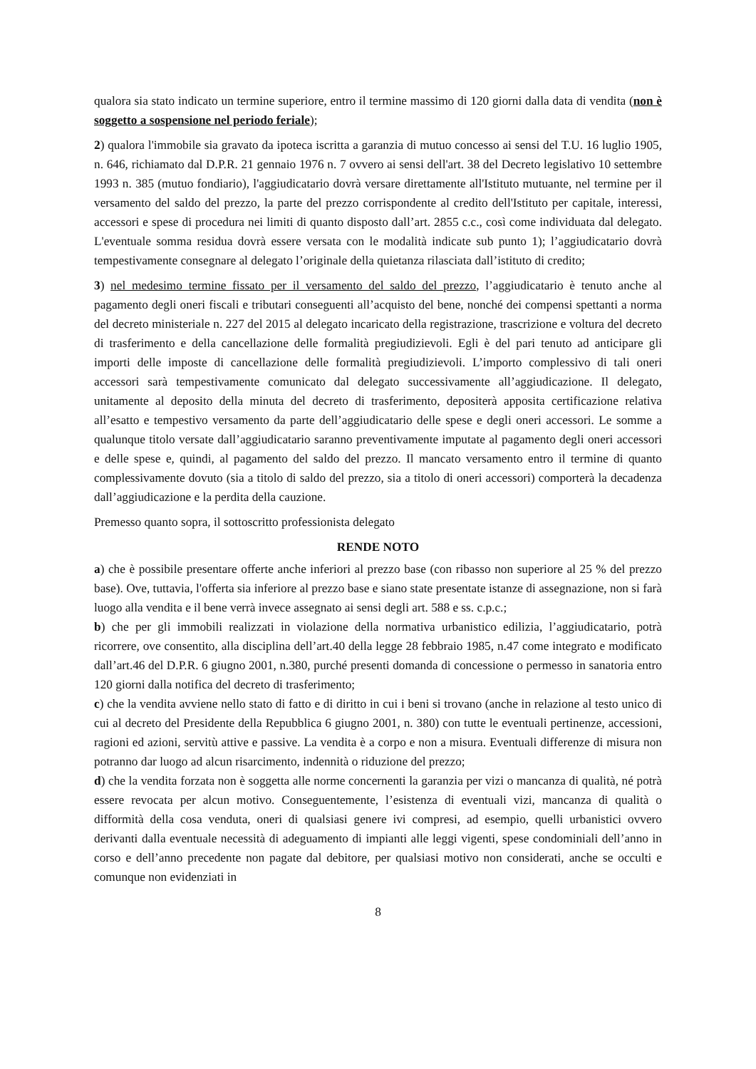qualora sia stato indicato un termine superiore, entro il termine massimo di 120 giorni dalla data di vendita (non è soggetto a sospensione nel periodo feriale);
2) qualora l'immobile sia gravato da ipoteca iscritta a garanzia di mutuo concesso ai sensi del T.U. 16 luglio 1905, n. 646, richiamato dal D.P.R. 21 gennaio 1976 n. 7 ovvero ai sensi dell'art. 38 del Decreto legislativo 10 settembre 1993 n. 385 (mutuo fondiario), l'aggiudicatario dovrà versare direttamente all'Istituto mutuante, nel termine per il versamento del saldo del prezzo, la parte del prezzo corrispondente al credito dell'Istituto per capitale, interessi, accessori e spese di procedura nei limiti di quanto disposto dall’art. 2855 c.c., così come individuata dal delegato. L'eventuale somma residua dovrà essere versata con le modalità indicate sub punto 1); l’aggiudicatario dovrà tempestivamente consegnare al delegato l’originale della quietanza rilasciata dall’istituto di credito;
3) nel medesimo termine fissato per il versamento del saldo del prezzo, l’aggiudicatario è tenuto anche al pagamento degli oneri fiscali e tributari conseguenti all’acquisto del bene, nonché dei compensi spettanti a norma del decreto ministeriale n. 227 del 2015 al delegato incaricato della registrazione, trascrizione e voltura del decreto di trasferimento e della cancellazione delle formalità pregiudizievoli. Egli è del pari tenuto ad anticipare gli importi delle imposte di cancellazione delle formalità pregiudizievoli. L’importo complessivo di tali oneri accessori sarà tempestivamente comunicato dal delegato successivamente all’aggiudicazione. Il delegato, unitamente al deposito della minuta del decreto di trasferimento, depositerà apposita certificazione relativa all’esatto e tempestivo versamento da parte dell’aggiudicatario delle spese e degli oneri accessori. Le somme a qualunque titolo versate dall’aggiudicatario saranno preventivamente imputate al pagamento degli oneri accessori e delle spese e, quindi, al pagamento del saldo del prezzo. Il mancato versamento entro il termine di quanto complessivamente dovuto (sia a titolo di saldo del prezzo, sia a titolo di oneri accessori) comporterà la decadenza dall’aggiudicazione e la perdita della cauzione.
Premesso quanto sopra, il sottoscritto professionista delegato
RENDE NOTO
a) che è possibile presentare offerte anche inferiori al prezzo base (con ribasso non superiore al 25 % del prezzo base). Ove, tuttavia, l'offerta sia inferiore al prezzo base e siano state presentate istanze di assegnazione, non si farà luogo alla vendita e il bene verrà invece assegnato ai sensi degli art. 588 e ss. c.p.c.;
b) che per gli immobili realizzati in violazione della normativa urbanistico edilizia, l’aggiudicatario, potrà ricorrere, ove consentito, alla disciplina dell’art.40 della legge 28 febbraio 1985, n.47 come integrato e modificato dall’art.46 del D.P.R. 6 giugno 2001, n.380, purché presenti domanda di concessione o permesso in sanatoria entro 120 giorni dalla notifica del decreto di trasferimento;
c) che la vendita avviene nello stato di fatto e di diritto in cui i beni si trovano (anche in relazione al testo unico di cui al decreto del Presidente della Repubblica 6 giugno 2001, n. 380) con tutte le eventuali pertinenze, accessioni, ragioni ed azioni, servitù attive e passive. La vendita è a corpo e non a misura. Eventuali differenze di misura non potranno dar luogo ad alcun risarcimento, indennità o riduzione del prezzo;
d) che la vendita forzata non è soggetta alle norme concernenti la garanzia per vizi o mancanza di qualità, né potrà essere revocata per alcun motivo. Conseguentemente, l’esistenza di eventuali vizi, mancanza di qualità o difformità della cosa venduta, oneri di qualsiasi genere ivi compresi, ad esempio, quelli urbanistici ovvero derivanti dalla eventuale necessità di adeguamento di impianti alle leggi vigenti, spese condominiali dell’anno in corso e dell’anno precedente non pagate dal debitore, per qualsiasi motivo non considerati, anche se occulti e comunque non evidenziati in
8